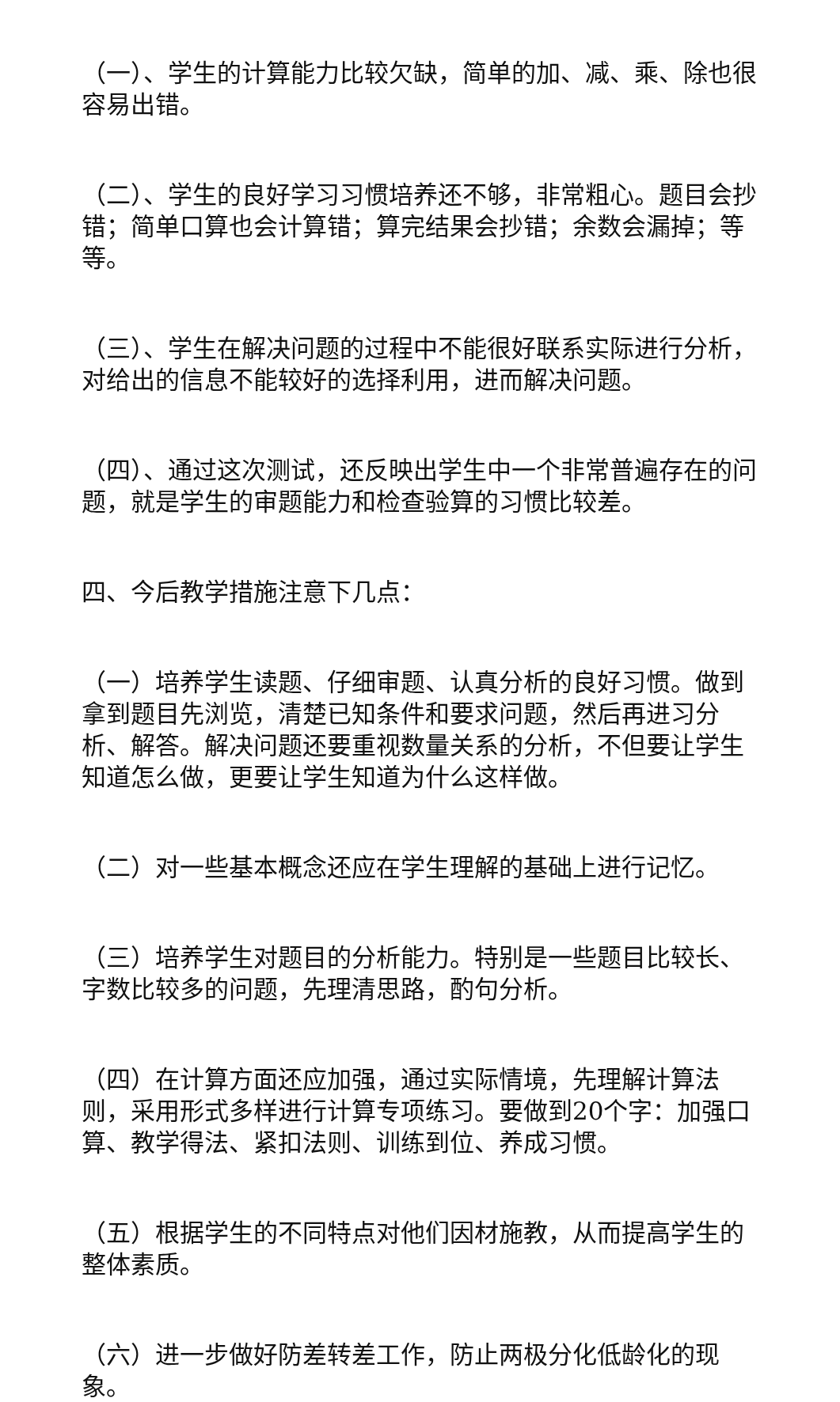（一）、学生的计算能力比较欠缺，简单的加、减、乘、除也很容易出错。
（二）、学生的良好学习习惯培养还不够，非常粗心。题目会抄错；简单口算也会计算错；算完结果会抄错；余数会漏掉；等等。
（三）、学生在解决问题的过程中不能很好联系实际进行分析，对给出的信息不能较好的选择利用，进而解决问题。
（四）、通过这次测试，还反映出学生中一个非常普遍存在的问题，就是学生的审题能力和检查验算的习惯比较差。
四、今后教学措施注意下几点：
（一）培养学生读题、仔细审题、认真分析的良好习惯。做到拿到题目先浏览，清楚已知条件和要求问题，然后再进习分析、解答。解决问题还要重视数量关系的分析，不但要让学生知道怎么做，更要让学生知道为什么这样做。
（二）对一些基本概念还应在学生理解的基础上进行记忆。
（三）培养学生对题目的分析能力。特别是一些题目比较长、字数比较多的问题，先理清思路，酌句分析。
（四）在计算方面还应加强，通过实际情境，先理解计算法则，采用形式多样进行计算专项练习。要做到20个字：加强口算、教学得法、紧扣法则、训练到位、养成习惯。
（五）根据学生的不同特点对他们因材施教，从而提高学生的整体素质。
（六）进一步做好防差转差工作，防止两极分化低龄化的现象。